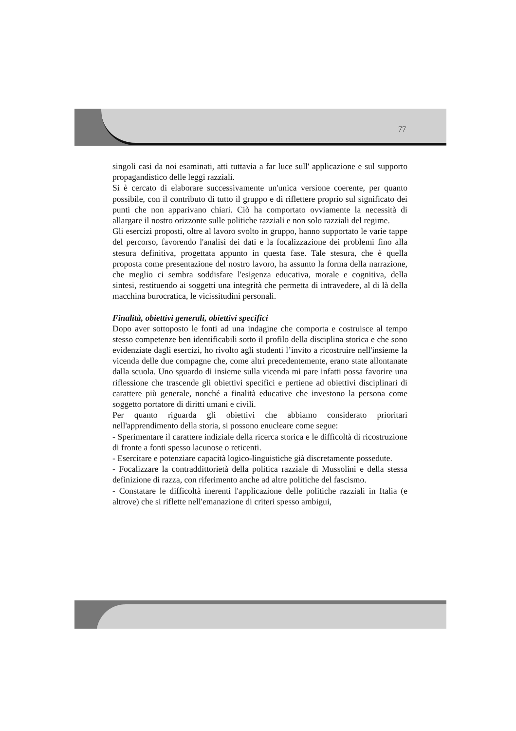77
singoli casi da noi esaminati, atti tuttavia a far luce sull' applicazione e sul supporto propagandistico delle leggi razziali.
Si è cercato di elaborare successivamente un'unica versione coerente, per quanto possibile, con il contributo di tutto il gruppo e di riflettere proprio sul significato dei punti che non apparivano chiari. Ciò ha comportato ovviamente la necessità di allargare il nostro orizzonte sulle politiche razziali e non solo razziali del regime.
Gli esercizi proposti, oltre al lavoro svolto in gruppo, hanno supportato le varie tappe del percorso, favorendo l'analisi dei dati e la focalizzazione dei problemi fino alla stesura definitiva, progettata appunto in questa fase. Tale stesura, che è quella proposta come presentazione del nostro lavoro, ha assunto la forma della narrazione, che meglio ci sembra soddisfare l'esigenza educativa, morale e cognitiva, della sintesi, restituendo ai soggetti una integrità che permetta di intravedere, al di là della macchina burocratica, le vicissitudini personali.
Finalità, obiettivi generali, obiettivi specifici
Dopo aver sottoposto le fonti ad una indagine che comporta e costruisce al tempo stesso competenze ben identificabili sotto il profilo della disciplina storica e che sono evidenziate dagli esercizi, ho rivolto agli studenti l’invito a ricostruire nell'insieme la vicenda delle due compagne che, come altri precedentemente, erano state allontanate dalla scuola. Uno sguardo di insieme sulla vicenda mi pare infatti possa favorire una riflessione che trascende gli obiettivi specifici e pertiene ad obiettivi disciplinari di carattere più generale, nonché a finalità educative che investono la persona come soggetto portatore di diritti umani e civili.
Per quanto riguarda gli obiettivi che abbiamo considerato prioritari nell'apprendimento della storia, si possono enucleare come segue:
- Sperimentare il carattere indiziale della ricerca storica e le difficoltà di ricostruzione di fronte a fonti spesso lacunose o reticenti.
- Esercitare e potenziare capacità logico-linguistiche già discretamente possedute.
- Focalizzare la contraddittorietà della politica razziale di Mussolini e della stessa definizione di razza, con riferimento anche ad altre politiche del fascismo.
- Constatare le difficoltà inerenti l'applicazione delle politiche razziali in Italia (e altrove) che si riflette nell'emanazione di criteri spesso ambigui,